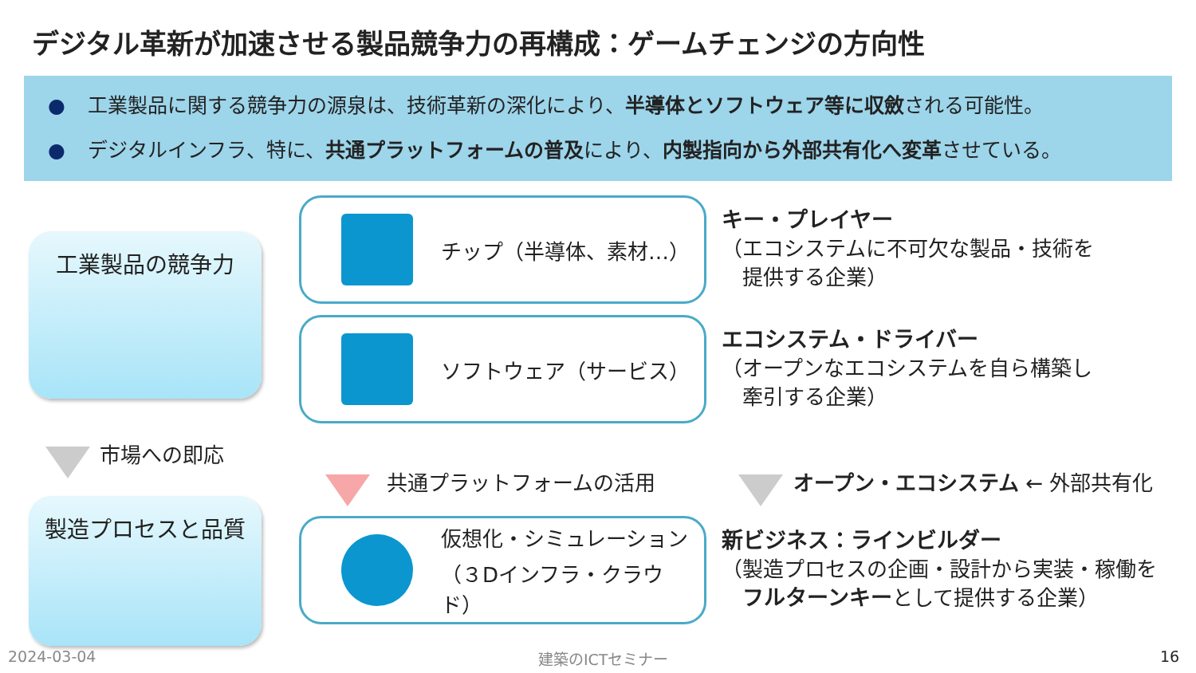デジタル革新が加速させる製品競争力の再構成：ゲームチェンジの方向性
● 工業製品に関する競争力の源泉は、技術革新の深化により、半導体とソフトウェア等に収斂される可能性。
● デジタルインフラ、特に、共通プラットフォームの普及により、内製指向から外部共有化へ変革させている。
工業製品の競争力
チップ（半導体、素材…）
キー・プレイヤー
（エコシステムに不可欠な製品・技術を
　提供する企業）
ソフトウェア（サービス）
エコシステム・ドライバー
（オープンなエコシステムを自ら構築し
　牽引する企業）
市場への即応
共通プラットフォームの活用 オープン・エコシステム ← 外部共有化
製造プロセスと品質
仮想化・シミュレーション
（３Dインフラ・クラウド）
新ビジネス：ラインビルダー
（製造プロセスの企画・設計から実装・稼働を
　フルターンキーとして提供する企業）
2024-03-04 建築のICTセミナー 16